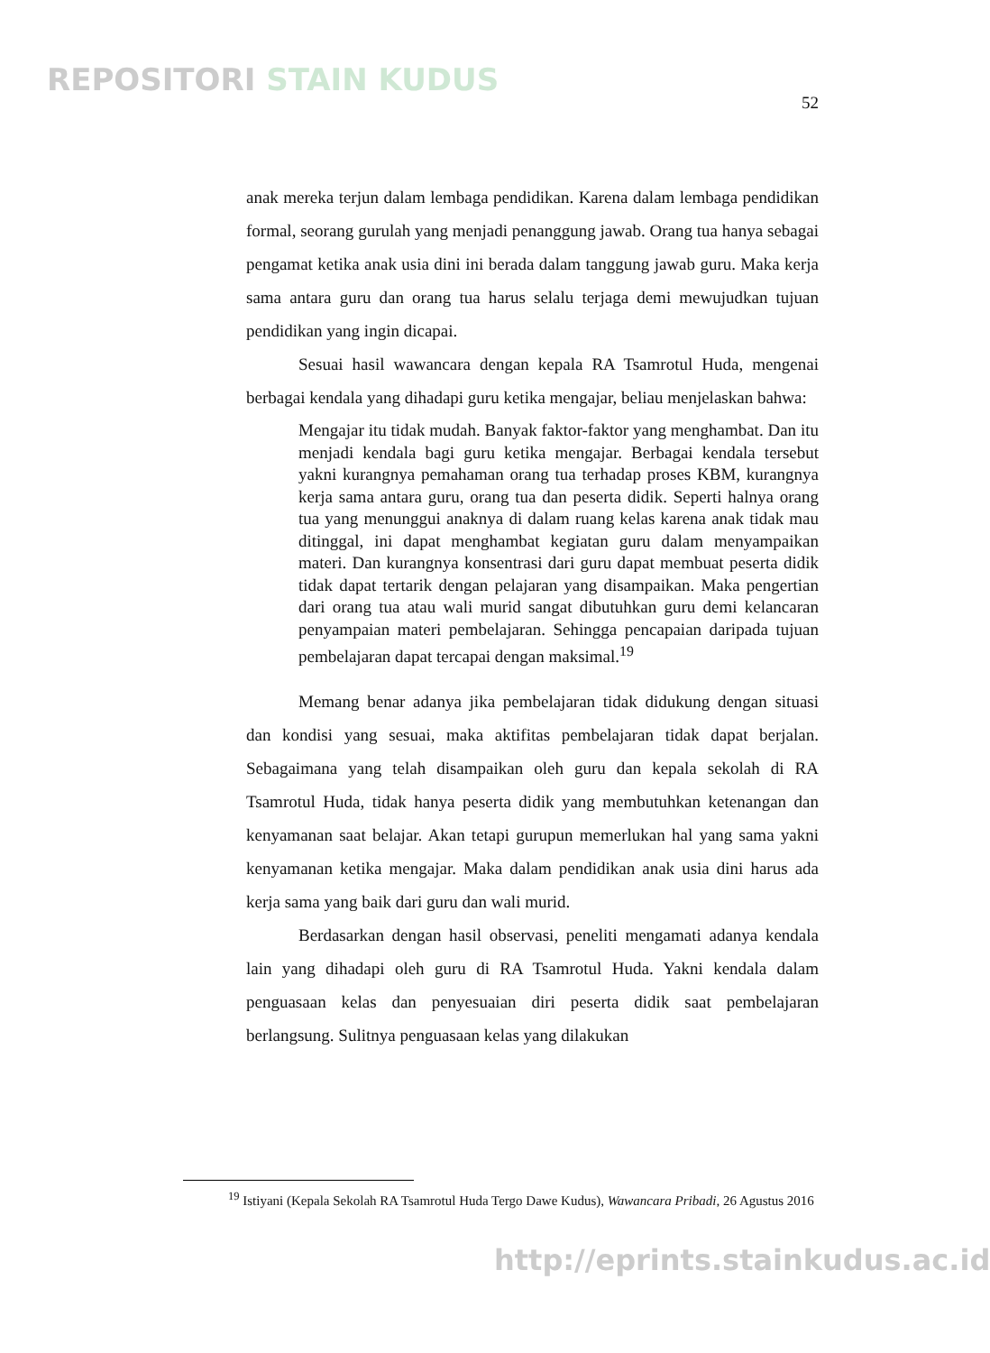REPOSITORI STAIN KUDUS
52
anak mereka terjun dalam lembaga pendidikan. Karena dalam lembaga pendidikan formal, seorang gurulah yang menjadi penanggung jawab. Orang tua hanya sebagai pengamat ketika anak usia dini ini berada dalam tanggung jawab guru. Maka kerja sama antara guru dan orang tua harus selalu terjaga demi mewujudkan tujuan pendidikan yang ingin dicapai.
Sesuai hasil wawancara dengan kepala RA Tsamrotul Huda, mengenai berbagai kendala yang dihadapi guru ketika mengajar, beliau menjelaskan bahwa:
Mengajar itu tidak mudah. Banyak faktor-faktor yang menghambat. Dan itu menjadi kendala bagi guru ketika mengajar. Berbagai kendala tersebut yakni kurangnya pemahaman orang tua terhadap proses KBM, kurangnya kerja sama antara guru, orang tua dan peserta didik. Seperti halnya orang tua yang menunggui anaknya di dalam ruang kelas karena anak tidak mau ditinggal, ini dapat menghambat kegiatan guru dalam menyampaikan materi. Dan kurangnya konsentrasi dari guru dapat membuat peserta didik tidak dapat tertarik dengan pelajaran yang disampaikan. Maka pengertian dari orang tua atau wali murid sangat dibutuhkan guru demi kelancaran penyampaian materi pembelajaran. Sehingga pencapaian daripada tujuan pembelajaran dapat tercapai dengan maksimal.<sup>19</sup>
Memang benar adanya jika pembelajaran tidak didukung dengan situasi dan kondisi yang sesuai, maka aktifitas pembelajaran tidak dapat berjalan. Sebagaimana yang telah disampaikan oleh guru dan kepala sekolah di RA Tsamrotul Huda, tidak hanya peserta didik yang membutuhkan ketenangan dan kenyamanan saat belajar. Akan tetapi gurupun memerlukan hal yang sama yakni kenyamanan ketika mengajar. Maka dalam pendidikan anak usia dini harus ada kerja sama yang baik dari guru dan wali murid.
Berdasarkan dengan hasil observasi, peneliti mengamati adanya kendala lain yang dihadapi oleh guru di RA Tsamrotul Huda. Yakni kendala dalam penguasaan kelas dan penyesuaian diri peserta didik saat pembelajaran berlangsung. Sulitnya penguasaan kelas yang dilakukan
<sup>19</sup> Istiyani (Kepala Sekolah RA Tsamrotul Huda Tergo Dawe Kudus), Wawancara Pribadi, 26 Agustus 2016
http://eprints.stainkudus.ac.id